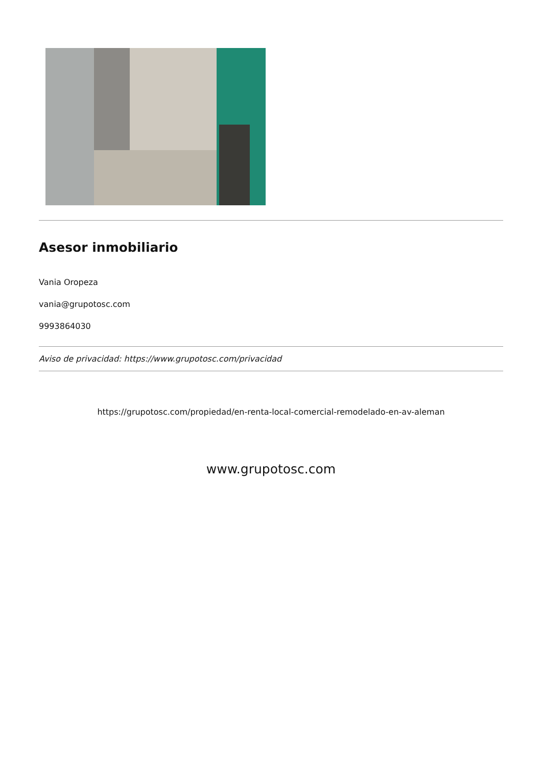Asesor inmobiliario
Vania Oropeza
vania@grupotosc.com
9993864030
Aviso de privacidad: https://www.grupotosc.com/privacidad
https://grupotosc.com/propiedad/en-renta-local-comercial-remodelado-en-av-aleman
www.grupotosc.com